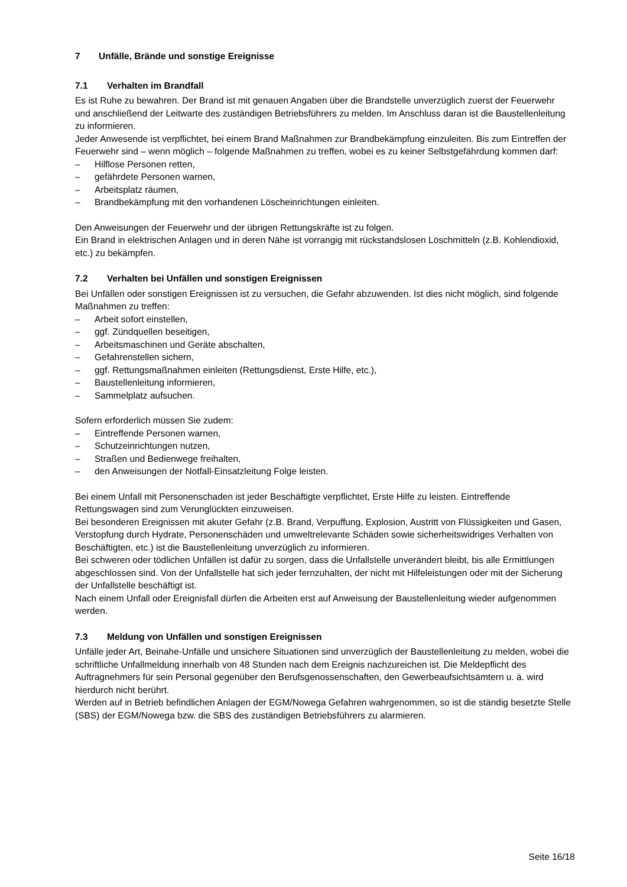7 Unfälle, Brände und sonstige Ereignisse
7.1 Verhalten im Brandfall
Es ist Ruhe zu bewahren. Der Brand ist mit genauen Angaben über die Brandstelle unverzüglich zuerst der Feuerwehr und anschließend der Leitwarte des zuständigen Betriebsführers zu melden. Im Anschluss daran ist die Baustellenleitung zu informieren.
Jeder Anwesende ist verpflichtet, bei einem Brand Maßnahmen zur Brandbekämpfung einzuleiten. Bis zum Eintreffen der Feuerwehr sind – wenn möglich – folgende Maßnahmen zu treffen, wobei es zu keiner Selbstgefährdung kommen darf:
– Hilflose Personen retten,
– gefährdete Personen warnen,
– Arbeitsplatz räumen,
– Brandbekämpfung mit den vorhandenen Löscheinrichtungen einleiten.
Den Anweisungen der Feuerwehr und der übrigen Rettungskräfte ist zu folgen.
Ein Brand in elektrischen Anlagen und in deren Nähe ist vorrangig mit rückstandslosen Löschmitteln (z.B. Kohlendioxid, etc.) zu bekämpfen.
7.2 Verhalten bei Unfällen und sonstigen Ereignissen
Bei Unfällen oder sonstigen Ereignissen ist zu versuchen, die Gefahr abzuwenden. Ist dies nicht möglich, sind folgende Maßnahmen zu treffen:
– Arbeit sofort einstellen,
– ggf. Zündquellen beseitigen,
– Arbeitsmaschinen und Geräte abschalten,
– Gefahrenstellen sichern,
– ggf. Rettungsmaßnahmen einleiten (Rettungsdienst, Erste Hilfe, etc.),
– Baustellenleitung informieren,
– Sammelplatz aufsuchen.
Sofern erforderlich müssen Sie zudem:
– Eintreffende Personen warnen,
– Schutzeinrichtungen nutzen,
– Straßen und Bedienwege freihalten,
– den Anweisungen der Notfall-Einsatzleitung Folge leisten.
Bei einem Unfall mit Personenschaden ist jeder Beschäftigte verpflichtet, Erste Hilfe zu leisten. Eintreffende Rettungswagen sind zum Verunglückten einzuweisen.
Bei besonderen Ereignissen mit akuter Gefahr (z.B. Brand, Verpuffung, Explosion, Austritt von Flüssigkeiten und Gasen, Verstopfung durch Hydrate, Personenschäden und umweltrelevante Schäden sowie sicherheitswidriges Verhalten von Beschäftigten, etc.) ist die Baustellenleitung unverzüglich zu informieren.
Bei schweren oder tödlichen Unfällen ist dafür zu sorgen, dass die Unfallstelle unverändert bleibt, bis alle Ermittlungen abgeschlossen sind. Von der Unfallstelle hat sich jeder fernzuhalten, der nicht mit Hilfeleistungen oder mit der Sicherung der Unfallstelle beschäftigt ist.
Nach einem Unfall oder Ereignisfall dürfen die Arbeiten erst auf Anweisung der Baustellenleitung wieder aufgenommen werden.
7.3 Meldung von Unfällen und sonstigen Ereignissen
Unfälle jeder Art, Beinahe-Unfälle und unsichere Situationen sind unverzüglich der Baustellenleitung zu melden, wobei die schriftliche Unfallmeldung innerhalb von 48 Stunden nach dem Ereignis nachzureichen ist. Die Meldepflicht des Auftragnehmers für sein Personal gegenüber den Berufsgenossenschaften, den Gewerbeaufsichtsämtern u. ä. wird hierdurch nicht berührt.
Werden auf in Betrieb befindlichen Anlagen der EGM/Nowega Gefahren wahrgenommen, so ist die ständig besetzte Stelle (SBS) der EGM/Nowega bzw. die SBS des zuständigen Betriebsführers zu alarmieren.
Seite 16/18